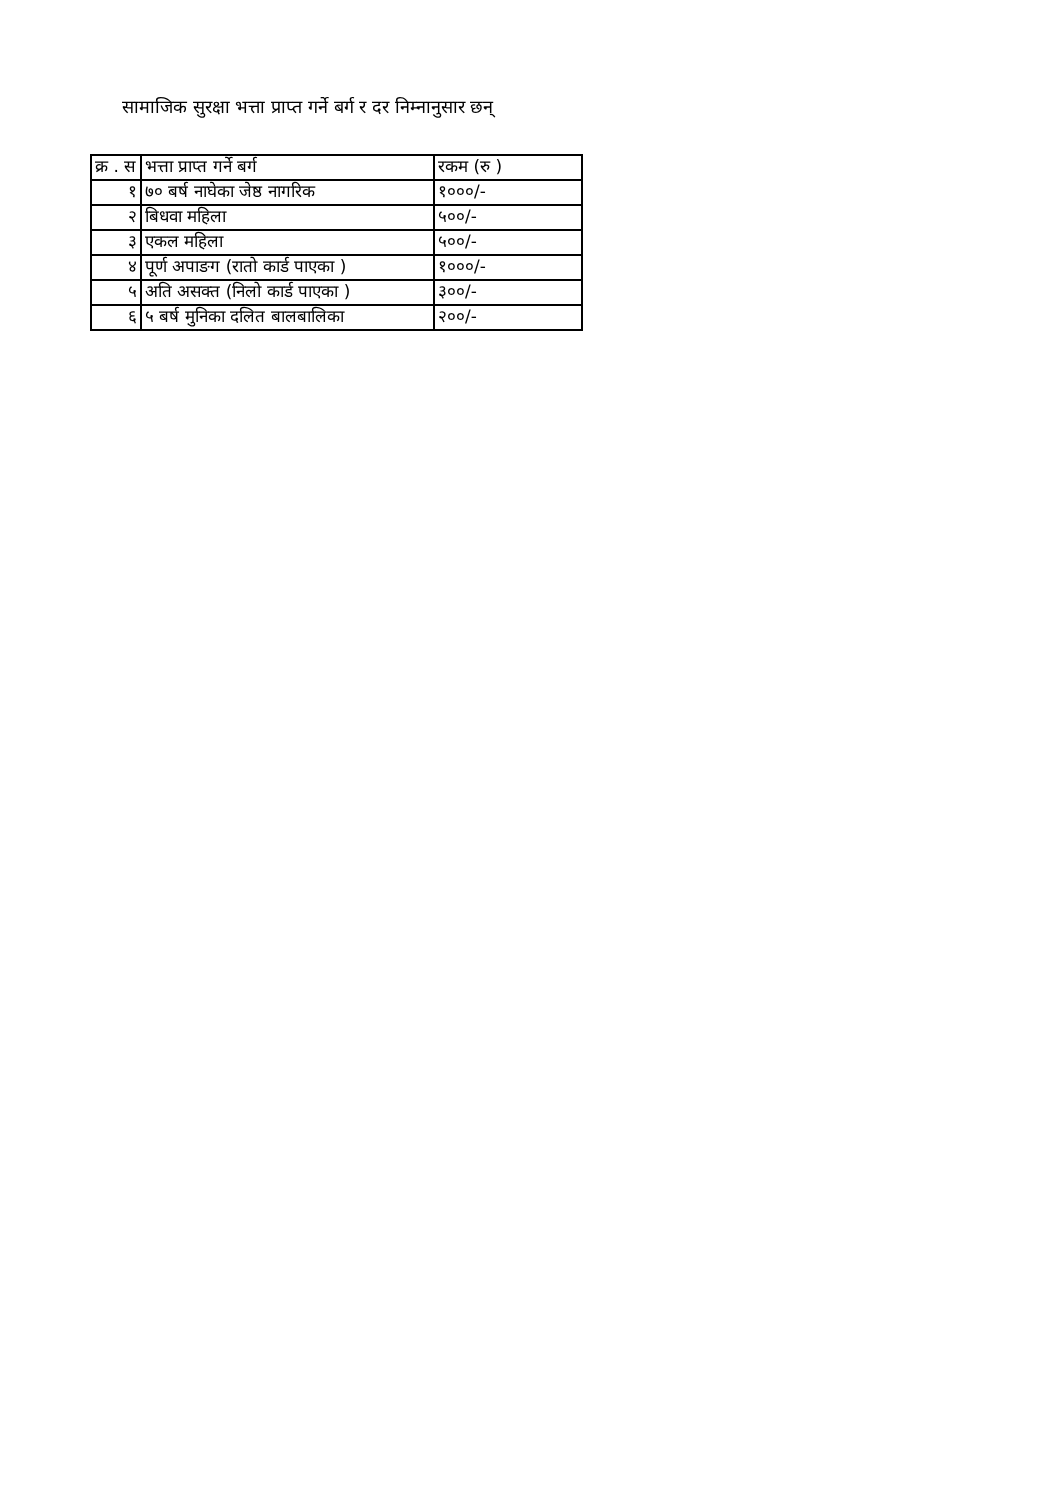सामाजिक सुरक्षा भत्ता प्राप्त गर्ने बर्ग र दर निम्नानुसार छन्
| क्र . स | भत्ता प्राप्त गर्ने बर्ग | रकम (रु ) |
| --- | --- | --- |
| १ | ७० बर्ष नाघेका जेष्ठ नागरिक | १०००/- |
| २ | बिधवा महिला | ५००/- |
| ३ | एकल महिला | ५००/- |
| ४ | पूर्ण अपाङग (रातो कार्ड पाएका ) | १०००/- |
| ५ | अति असक्त (निलो कार्ड पाएका ) | ३००/- |
| ६ | ५ बर्ष मुनिका दलित बालबालिका | २००/- |